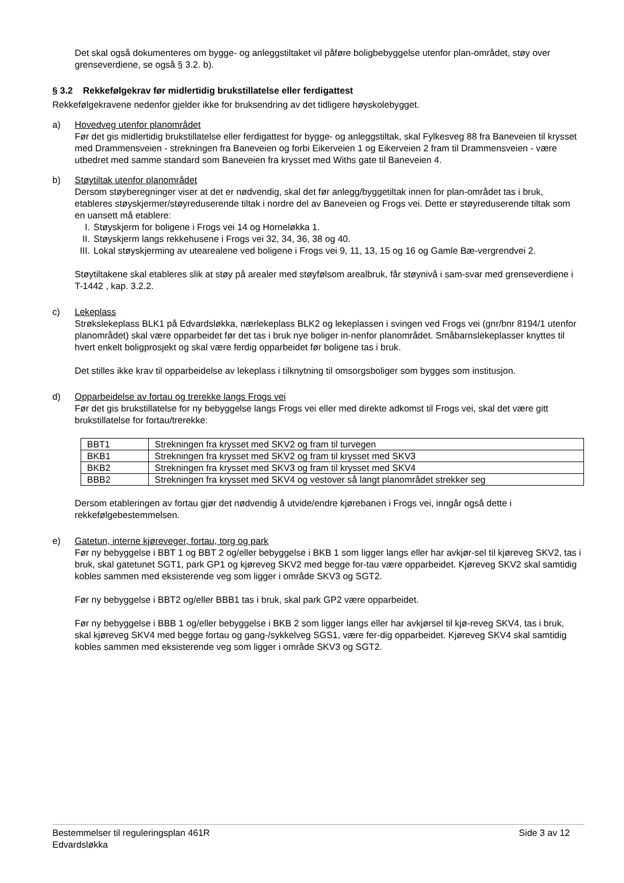Det skal også dokumenteres om bygge- og anleggstiltaket vil påføre boligbebyggelse utenfor plan-området, støy over grenseverdiene, se også § 3.2. b).
§ 3.2 Rekkefølgekrav før midlertidig brukstillatelse eller ferdigattest
Rekkefølgekravene nedenfor gjelder ikke for bruksendring av det tidligere høyskolebygget.
a) Hovedveg utenfor planområdet
Før det gis midlertidig brukstillatelse eller ferdigattest for bygge- og anleggstiltak, skal Fylkesveg 88 fra Baneveien til krysset med Drammensveien - strekningen fra Baneveien og forbi Eikerveien 1 og Eikerveien 2 fram til Drammensveien - være utbedret med samme standard som Baneveien fra krysset med Withs gate til Baneveien 4.
b) Støytiltak utenfor planområdet
Dersom støyberegninger viser at det er nødvendig, skal det før anlegg/byggetiltak innen for plan-området tas i bruk, etableres støyskjermer/støyreduserende tiltak i nordre del av Baneveien og Frogs vei. Dette er støyreduserende tiltak som en uansett må etablere:
I. Støyskjerm for boligene i Frogs vei 14 og Horneløkka 1.
II. Støyskjerm langs rekkehusene i Frogs vei 32, 34, 36, 38 og 40.
III. Lokal støyskjerming av utearealene ved boligene i Frogs vei 9, 11, 13, 15 og 16 og Gamle Bæ-vergrendvei 2.
Støytiltakene skal etableres slik at støy på arealer med støyfølsom arealbruk, får støynivå i sam-svar med grenseverdiene i T-1442 , kap. 3.2.2.
c) Lekeplass
Strøkslekeplass BLK1 på Edvardsløkka, nærlekeplass BLK2 og lekeplassen i svingen ved Frogs vei (gnr/bnr 8194/1 utenfor planområdet) skal være opparbeidet før det tas i bruk nye boliger in-nenfor planområdet. Småbarnslekeplasser knyttes til hvert enkelt boligprosjekt og skal være ferdig opparbeidet før boligene tas i bruk.
Det stilles ikke krav til opparbeidelse av lekeplass i tilknytning til omsorgsboliger som bygges som institusjon.
d) Opparbeidelse av fortau og trerekke langs Frogs vei
Før det gis brukstillatelse for ny bebyggelse langs Frogs vei eller med direkte adkomst til Frogs vei, skal det være gitt brukstillatelse for fortau/trerekke:
| BBT1 | Strekningen fra krysset med SKV2 og fram til turvegen |
| BKB1 | Strekningen fra krysset med SKV2 og fram til krysset med SKV3 |
| BKB2 | Strekningen fra krysset med SKV3 og fram til krysset med SKV4 |
| BBB2 | Strekningen fra krysset med SKV4 og vestover så langt planområdet strekker seg |
Dersom etableringen av fortau gjør det nødvendig å utvide/endre kjørebanen i Frogs vei, inngår også dette i rekkefølgebestemmelsen.
e) Gatetun, interne kjøreveger, fortau, torg og park
Før ny bebyggelse i BBT 1 og BBT 2 og/eller bebyggelse i BKB 1 som ligger langs eller har avkjør-sel til kjøreveg SKV2, tas i bruk, skal gatetunet SGT1, park GP1 og kjøreveg SKV2 med begge for-tau være opparbeidet. Kjøreveg SKV2 skal samtidig kobles sammen med eksisterende veg som ligger i område SKV3 og SGT2.
Før ny bebyggelse i BBT2 og/eller BBB1 tas i bruk, skal park GP2 være opparbeidet.
Før ny bebyggelse i BBB 1 og/eller bebyggelse i BKB 2 som ligger langs eller har avkjørsel til kjø-reveg SKV4, tas i bruk, skal kjøreveg SKV4 med begge fortau og gang-/sykkelveg SGS1, være fer-dig opparbeidet. Kjøreveg SKV4 skal samtidig kobles sammen med eksisterende veg som ligger i område SKV3 og SGT2.
Bestemmelser til reguleringsplan 461R
Edvardsløkka
Side 3 av 12